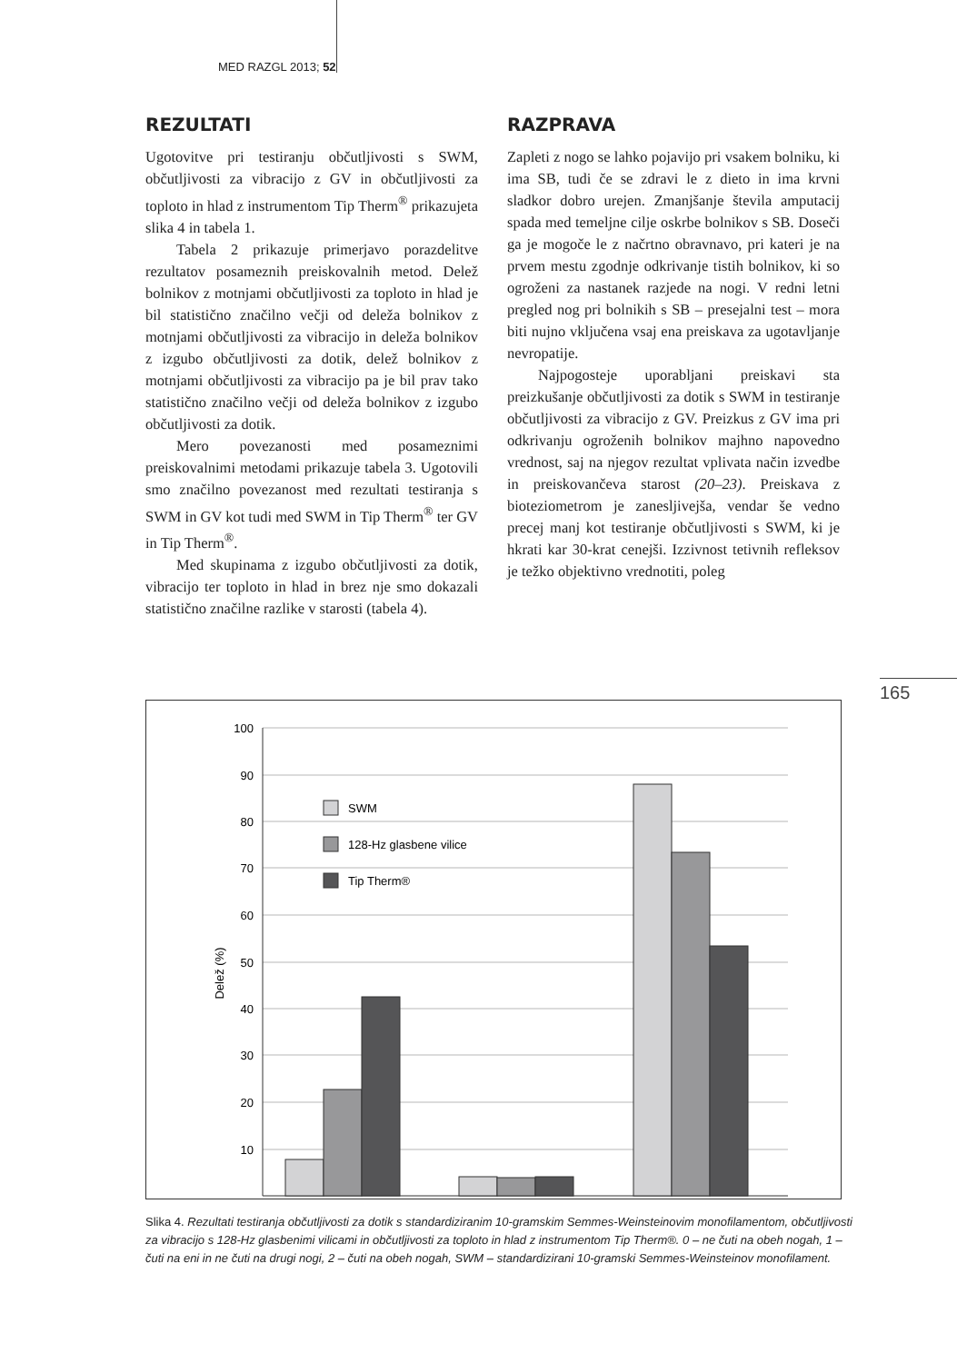MED RAZGL 2013; 52
REZULTATI
Ugotovitve pri testiranju občutljivosti s SWM, občutljivosti za vibracijo z GV in občutljivosti za toploto in hlad z instrumentom Tip Therm<sup>®</sup> prikazujeta slika 4 in tabela 1.
Tabela 2 prikazuje primerjavo porazdelitve rezultatov posameznih preiskovalnih metod. Delež bolnikov z motnjami občutljivosti za toploto in hlad je bil statistično značilno večji od deleža bolnikov z motnjami občutljivosti za vibracijo in deleža bolnikov z izgubo občutljivosti za dotik, delež bolnikov z motnjami občutljivosti za vibracijo pa je bil prav tako statistično značilno večji od deleža bolnikov z izgubo občutljivosti za dotik.
Mero povezanosti med posameznimi preiskovalnimi metodami prikazuje tabela 3. Ugotovili smo značilno povezanost med rezultati testiranja s SWM in GV kot tudi med SWM in Tip Therm<sup>®</sup> ter GV in Tip Therm<sup>®</sup>.
Med skupinama z izgubo občutljivosti za dotik, vibracijo ter toploto in hlad in brez nje smo dokazali statistično značilne razlike v starosti (tabela 4).
RAZPRAVA
Zapleti z nogo se lahko pojavijo pri vsakem bolniku, ki ima SB, tudi če se zdravi le z dieto in ima krvni sladkor dobro urejen. Zmanjšanje števila amputacij spada med temeljne cilje oskrbe bolnikov s SB. Doseči ga je mogoče le z načrtno obravnavo, pri kateri je na prvem mestu zgodnje odkrivanje tistih bolnikov, ki so ogroženi za nastanek razjede na nogi. V redni letni pregled nog pri bolnikih s SB – presejalni test – mora biti nujno vključena vsaj ena preiskava za ugotavljanje nevropatije.
Najpogosteje uporabljani preiskavi sta preizkušanje občutljivosti za dotik s SWM in testiranje občutljivosti za vibracijo z GV. Preizkus z GV ima pri odkrivanju ogroženih bolnikov majhno napovedno vrednost, saj na njegov rezultat vplivata način izvedbe in preiskovančeva starost (20–23). Preiskava z bioteziometrom je zanesljivejša, vendar še vedno precej manj kot testiranje občutljivosti s SWM, ki je hkrati kar 30-krat cenejši. Izzivnost tetivnih refleksov je težko objektivno vrednotiti, poleg
165
100
90
80
70
60
50
40
30
20
10
Delež (%)
SWM
128-Hz glasbene vilice
Tip Therm®
Slika 4. Rezultati testiranja občutljivosti za dotik s standardiziranim 10-gramskim Semmes-Weinsteinovim monofilamentom, občutljivosti za vibracijo s 128-Hz glasbenimi vilicami in občutljivosti za toploto in hlad z instrumentom Tip Therm®. 0 – ne čuti na obeh nogah, 1 – čuti na eni in ne čuti na drugi nogi, 2 – čuti na obeh nogah, SWM – standardizirani 10-gramski Semmes-Weinsteinov monofilament.